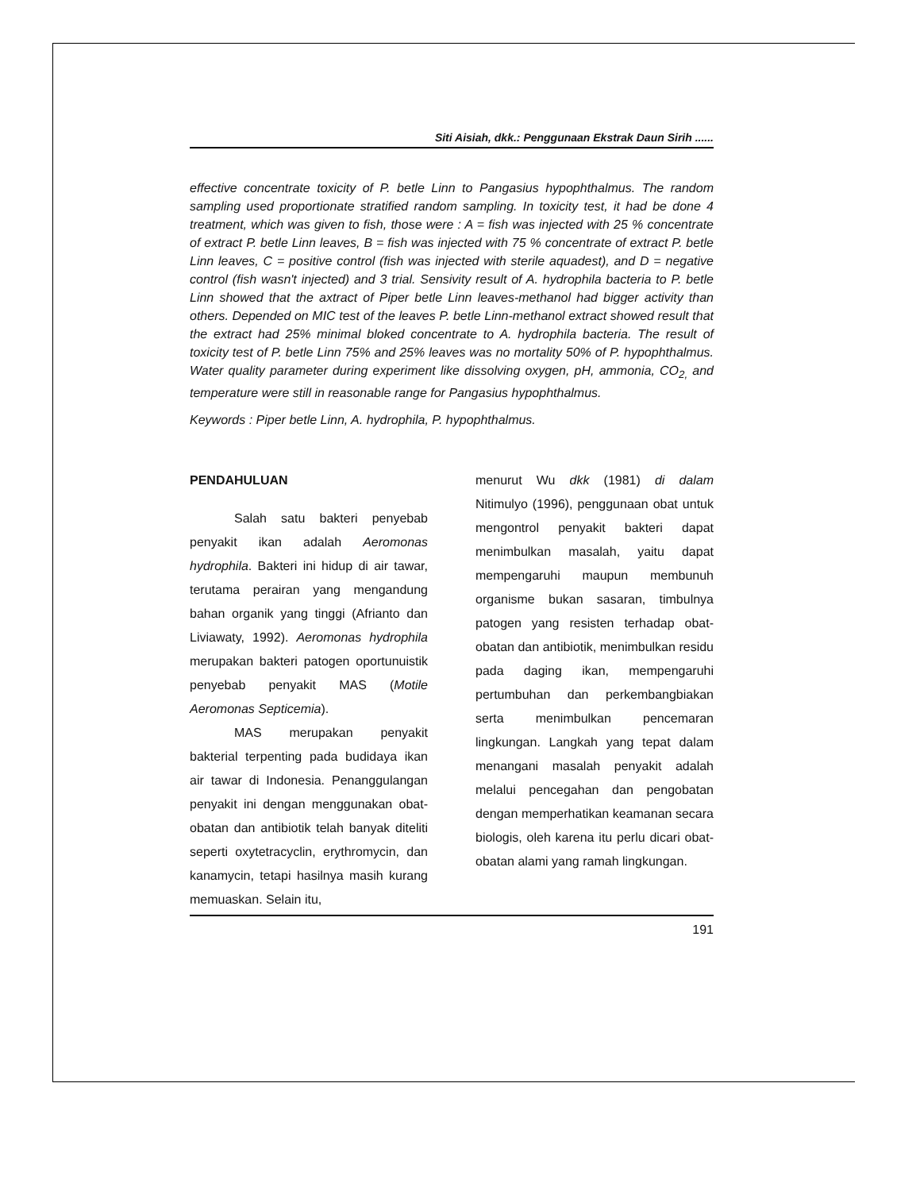Siti Aisiah, dkk.: Penggunaan Ekstrak Daun Sirih ......
effective concentrate toxicity of P. betle Linn to Pangasius hypophthalmus. The random sampling used proportionate stratified random sampling. In toxicity test, it had be done 4 treatment, which was given to fish, those were : A = fish was injected with 25 % concentrate of extract P. betle Linn leaves, B = fish was injected with 75 % concentrate of extract P. betle Linn leaves, C = positive control (fish was injected with sterile aquadest), and D = negative control (fish wasn't injected) and 3 trial. Sensivity result of A. hydrophila bacteria to P. betle Linn showed that the axtract of Piper betle Linn leaves-methanol had bigger activity than others. Depended on MIC test of the leaves P. betle Linn-methanol extract showed result that the extract had 25% minimal bloked concentrate to A. hydrophila bacteria. The result of toxicity test of P. betle Linn 75% and 25% leaves was no mortality 50% of P. hypophthalmus. Water quality parameter during experiment like dissolving oxygen, pH, ammonia, CO<sub>2,</sub> and temperature were still in reasonable range for Pangasius hypophthalmus.
Keywords : Piper betle Linn, A. hydrophila, P. hypophthalmus.
PENDAHULUAN
Salah satu bakteri penyebab penyakit ikan adalah Aeromonas hydrophila. Bakteri ini hidup di air tawar, terutama perairan yang mengandung bahan organik yang tinggi (Afrianto dan Liviawaty, 1992). Aeromonas hydrophila merupakan bakteri patogen oportunuistik penyebab penyakit MAS (Motile Aeromonas Septicemia).
MAS merupakan penyakit bakterial terpenting pada budidaya ikan air tawar di Indonesia. Penanggulangan penyakit ini dengan menggunakan obat-obatan dan antibiotik telah banyak diteliti seperti oxytetracyclin, erythromycin, dan kanamycin, tetapi hasilnya masih kurang memuaskan. Selain itu,
menurut Wu dkk (1981) di dalam Nitimulyo (1996), penggunaan obat untuk mengontrol penyakit bakteri dapat menimbulkan masalah, yaitu dapat mempengaruhi maupun membunuh organisme bukan sasaran, timbulnya patogen yang resisten terhadap obat-obatan dan antibiotik, menimbulkan residu pada daging ikan, mempengaruhi pertumbuhan dan perkembangbiakan serta menimbulkan pencemaran lingkungan. Langkah yang tepat dalam menangani masalah penyakit adalah melalui pencegahan dan pengobatan dengan memperhatikan keamanan secara biologis, oleh karena itu perlu dicari obat-obatan alami yang ramah lingkungan.
191